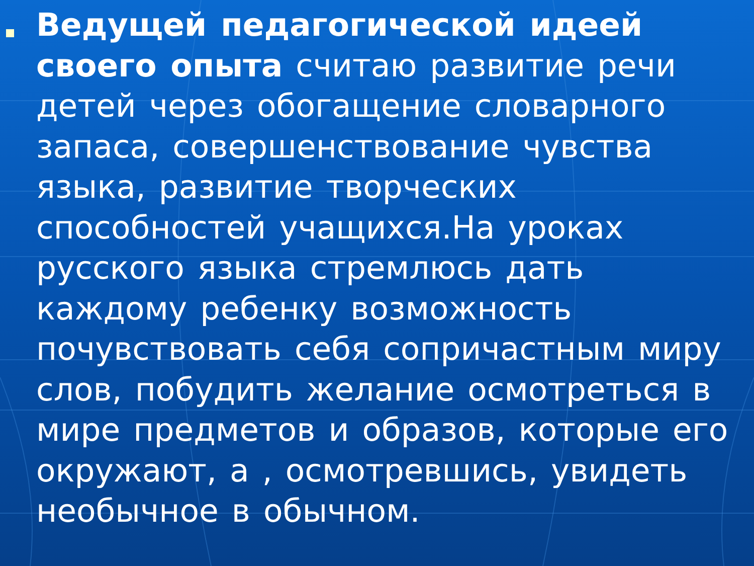Ведущей педагогической идеей своего опыта считаю развитие речи детей через обогащение словарного запаса, совершенствование чувства языка, развитие творческих способностей учащихся.На уроках русского языка стремлюсь дать каждому ребенку возможность почувствовать себя сопричастным миру слов, побудить желание осмотреться в мире предметов и образов, которые его окружают, а , осмотревшись, увидеть необычное в обычном.